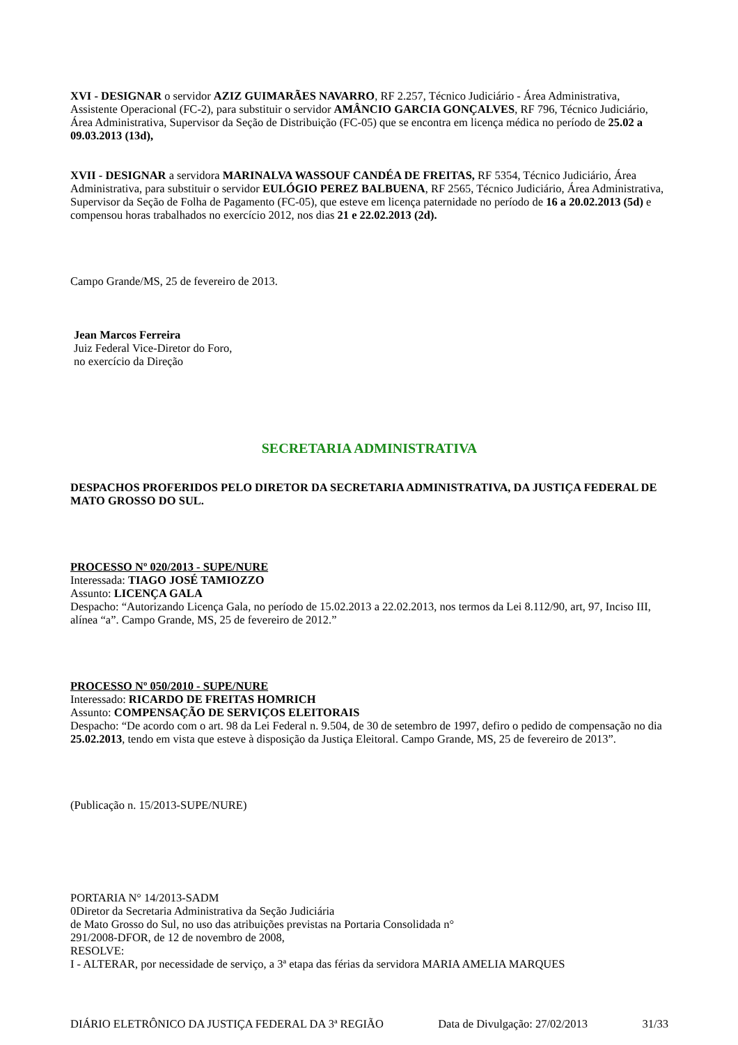XVI - DESIGNAR o servidor AZIZ GUIMARÃES NAVARRO, RF 2.257, Técnico Judiciário - Área Administrativa, Assistente Operacional (FC-2), para substituir o servidor AMÂNCIO GARCIA GONÇALVES, RF 796, Técnico Judiciário, Área Administrativa, Supervisor da Seção de Distribuição (FC-05) que se encontra em licença médica no período de 25.02 a 09.03.2013 (13d),
XVII - DESIGNAR a servidora MARINALVA WASSOUF CANDÉA DE FREITAS, RF 5354, Técnico Judiciário, Área Administrativa, para substituir o servidor EULÓGIO PEREZ BALBUENA, RF 2565, Técnico Judiciário, Área Administrativa, Supervisor da Seção de Folha de Pagamento (FC-05), que esteve em licença paternidade no período de 16 a 20.02.2013 (5d) e compensou horas trabalhados no exercício 2012, nos dias 21 e 22.02.2013 (2d).
Campo Grande/MS, 25 de fevereiro de 2013.
Jean Marcos Ferreira
Juiz Federal Vice-Diretor do Foro,
no exercício da Direção
SECRETARIA ADMINISTRATIVA
DESPACHOS PROFERIDOS PELO DIRETOR DA SECRETARIA ADMINISTRATIVA, DA JUSTIÇA FEDERAL DE MATO GROSSO DO SUL.
PROCESSO Nº 020/2013 - SUPE/NURE
Interessada: TIAGO JOSÉ TAMIOZZO
Assunto: LICENÇA GALA
Despacho: “Autorizando Licença Gala, no período de 15.02.2013 a 22.02.2013, nos termos da Lei 8.112/90, art, 97, Inciso III, alínea “a”. Campo Grande, MS, 25 de fevereiro de 2012.”
PROCESSO Nº 050/2010 - SUPE/NURE
Interessado: RICARDO DE FREITAS HOMRICH
Assunto: COMPENSAÇÃO DE SERVIÇOS ELEITORAIS
Despacho: “De acordo com o art. 98 da Lei Federal n. 9.504, de 30 de setembro de 1997, defiro o pedido de compensação no dia 25.02.2013, tendo em vista que esteve à disposição da Justiça Eleitoral. Campo Grande, MS, 25 de fevereiro de 2013”.
(Publicação n. 15/2013-SUPE/NURE)
PORTARIA N° 14/2013-SADM
0Diretor da Secretaria Administrativa da Seção Judiciária
de Mato Grosso do Sul, no uso das atribuições previstas na Portaria Consolidada n°
291/2008-DFOR, de 12 de novembro de 2008,
RESOLVE:
I - ALTERAR, por necessidade de serviço, a 3ª etapa das férias da servidora MARIA AMELIA MARQUES
DIÁRIO ELETRÔNICO DA JUSTIÇA FEDERAL DA 3ª REGIÃO Data de Divulgação: 27/02/2013 31/33